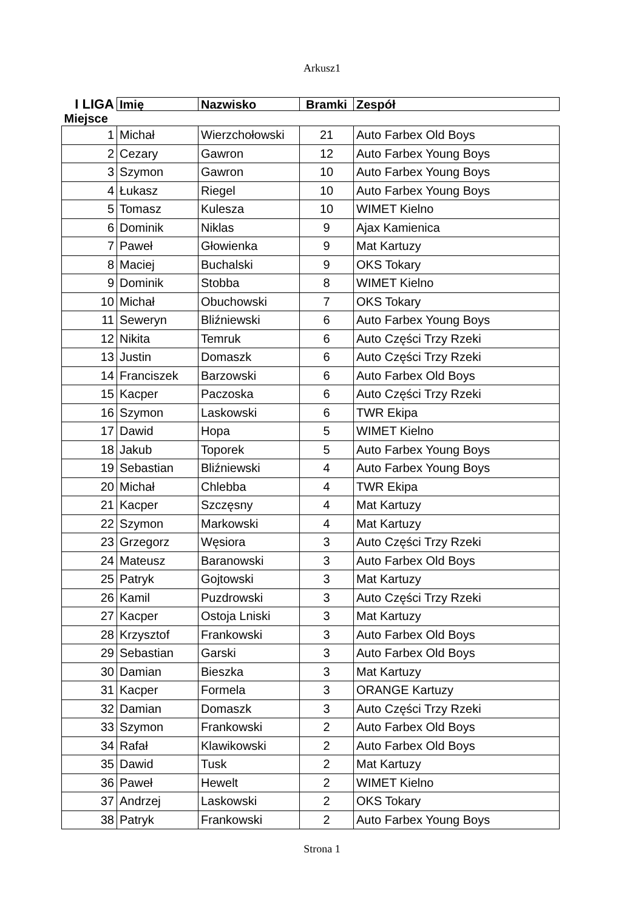Arkusz1
| I LIGA | Imię | Nazwisko | Bramki | Zespół |
| --- | --- | --- | --- | --- |
| Miejsce | | | | |
| 1 | Michał | Wierzchołowski | 21 | Auto Farbex Old Boys |
| 2 | Cezary | Gawron | 12 | Auto Farbex Young Boys |
| 3 | Szymon | Gawron | 10 | Auto Farbex Young Boys |
| 4 | Łukasz | Riegel | 10 | Auto Farbex Young Boys |
| 5 | Tomasz | Kulesza | 10 | WIMET Kielno |
| 6 | Dominik | Niklas | 9 | Ajax Kamienica |
| 7 | Paweł | Głowienka | 9 | Mat Kartuzy |
| 8 | Maciej | Buchalski | 9 | OKS Tokary |
| 9 | Dominik | Stobba | 8 | WIMET Kielno |
| 10 | Michał | Obuchowski | 7 | OKS Tokary |
| 11 | Seweryn | Bliźniewski | 6 | Auto Farbex Young Boys |
| 12 | Nikita | Temruk | 6 | Auto Części Trzy Rzeki |
| 13 | Justin | Domaszk | 6 | Auto Części Trzy Rzeki |
| 14 | Franciszek | Barzowski | 6 | Auto Farbex Old Boys |
| 15 | Kacper | Paczoska | 6 | Auto Części Trzy Rzeki |
| 16 | Szymon | Laskowski | 6 | TWR Ekipa |
| 17 | Dawid | Hopa | 5 | WIMET Kielno |
| 18 | Jakub | Toporek | 5 | Auto Farbex Young Boys |
| 19 | Sebastian | Bliźniewski | 4 | Auto Farbex Young Boys |
| 20 | Michał | Chlebba | 4 | TWR Ekipa |
| 21 | Kacper | Szczęsny | 4 | Mat Kartuzy |
| 22 | Szymon | Markowski | 4 | Mat Kartuzy |
| 23 | Grzegorz | Węsiora | 3 | Auto Części Trzy Rzeki |
| 24 | Mateusz | Baranowski | 3 | Auto Farbex Old Boys |
| 25 | Patryk | Gojtowski | 3 | Mat Kartuzy |
| 26 | Kamil | Puzdrowski | 3 | Auto Części Trzy Rzeki |
| 27 | Kacper | Ostoja Lniski | 3 | Mat Kartuzy |
| 28 | Krzysztof | Frankowski | 3 | Auto Farbex Old Boys |
| 29 | Sebastian | Garski | 3 | Auto Farbex Old Boys |
| 30 | Damian | Bieszka | 3 | Mat Kartuzy |
| 31 | Kacper | Formela | 3 | ORANGE Kartuzy |
| 32 | Damian | Domaszk | 3 | Auto Części Trzy Rzeki |
| 33 | Szymon | Frankowski | 2 | Auto Farbex Old Boys |
| 34 | Rafał | Klawikowski | 2 | Auto Farbex Old Boys |
| 35 | Dawid | Tusk | 2 | Mat Kartuzy |
| 36 | Paweł | Hewelt | 2 | WIMET Kielno |
| 37 | Andrzej | Laskowski | 2 | OKS Tokary |
| 38 | Patryk | Frankowski | 2 | Auto Farbex Young Boys |
Strona 1